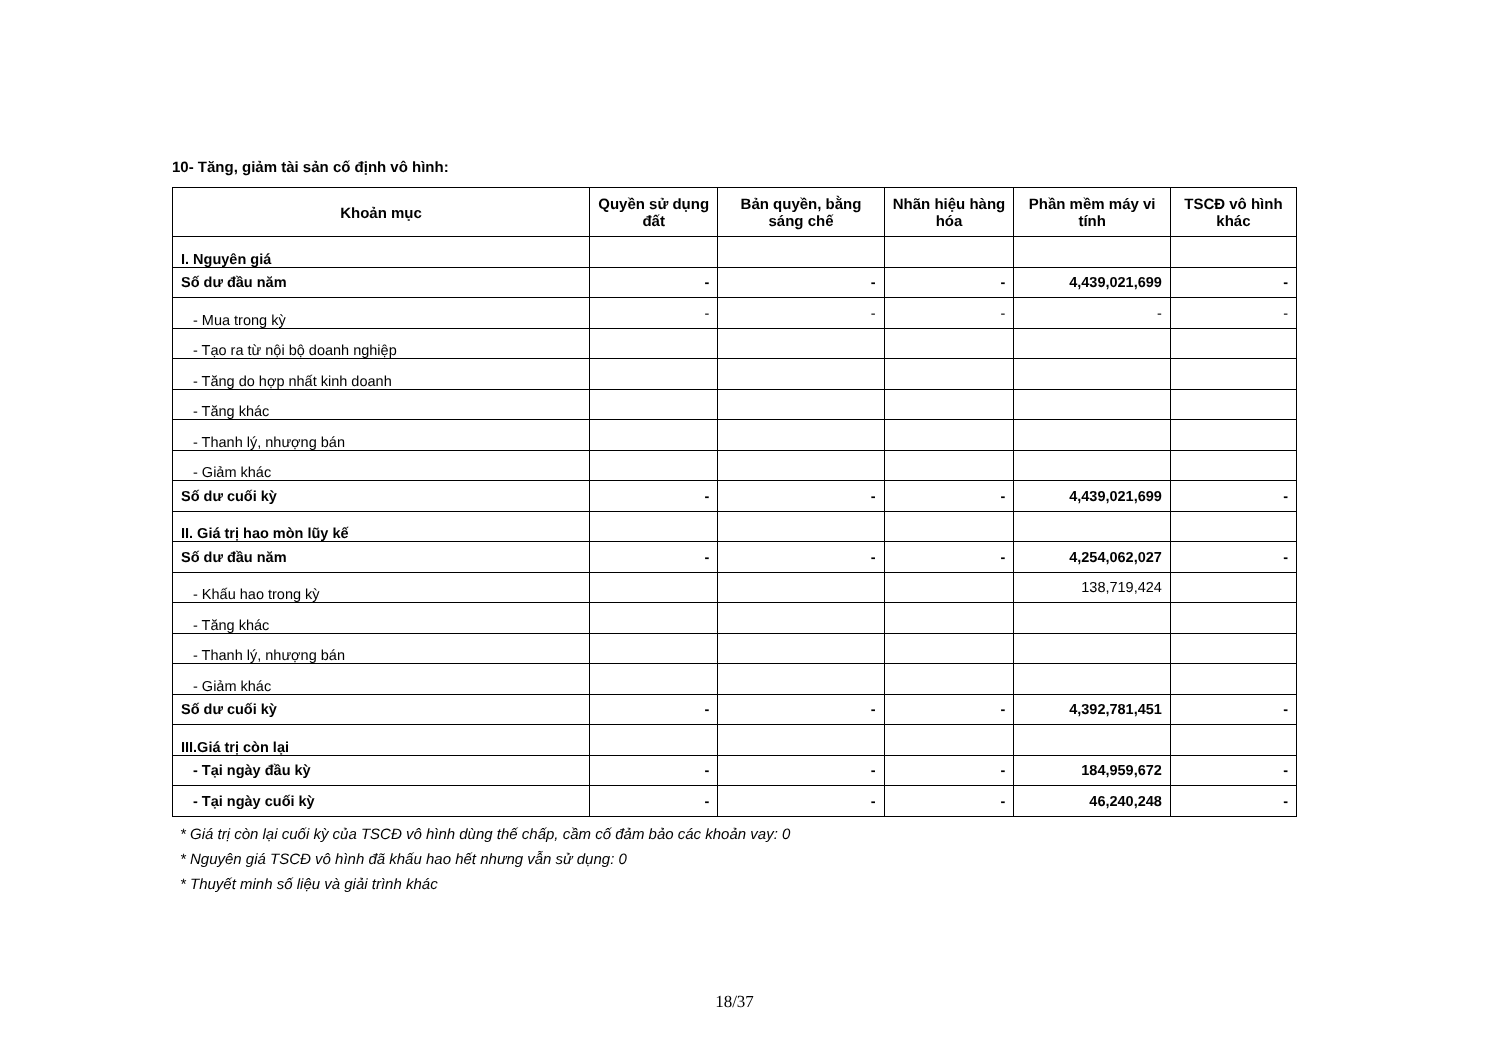10- Tăng, giảm tài sản cố định vô hình:
| Khoản mục | Quyền sử dụng đất | Bản quyền, bằng sáng chế | Nhãn hiệu hàng hóa | Phần mềm máy vi tính | TSCĐ vô hình khác |
| --- | --- | --- | --- | --- | --- |
| I. Nguyên giá | | | | | |
| Số dư đầu năm | - | - | - | 4,439,021,699 | - |
| - Mua trong kỳ | - | - | - | - | - |
| - Tạo ra từ nội bộ doanh nghiệp | | | | | |
| - Tăng do hợp nhất kinh doanh | | | | | |
| - Tăng khác | | | | | |
| - Thanh lý, nhượng bán | | | | | |
| - Giảm khác | | | | | |
| Số dư cuối kỳ | - | - | - | 4,439,021,699 | - |
| II. Giá trị hao mòn lũy kế | | | | | |
| Số dư đầu năm | - | - | - | 4,254,062,027 | - |
| - Khấu hao trong kỳ | | | | 138,719,424 | |
| - Tăng khác | | | | | |
| - Thanh lý, nhượng bán | | | | | |
| - Giảm khác | | | | | |
| Số dư cuối kỳ | - | - | - | 4,392,781,451 | - |
| III.Giá trị còn lại | | | | | |
| - Tại ngày đầu kỳ | - | - | - | 184,959,672 | - |
| - Tại ngày cuối kỳ | - | - | - | 46,240,248 | - |
* Giá trị còn lại cuối kỳ của TSCĐ vô hình dùng thế chấp, cầm cố đảm bảo các khoản vay: 0
* Nguyên giá TSCĐ vô hình đã khấu hao hết nhưng vẫn sử dụng: 0
* Thuyết minh số liệu và giải trình khác
18/37